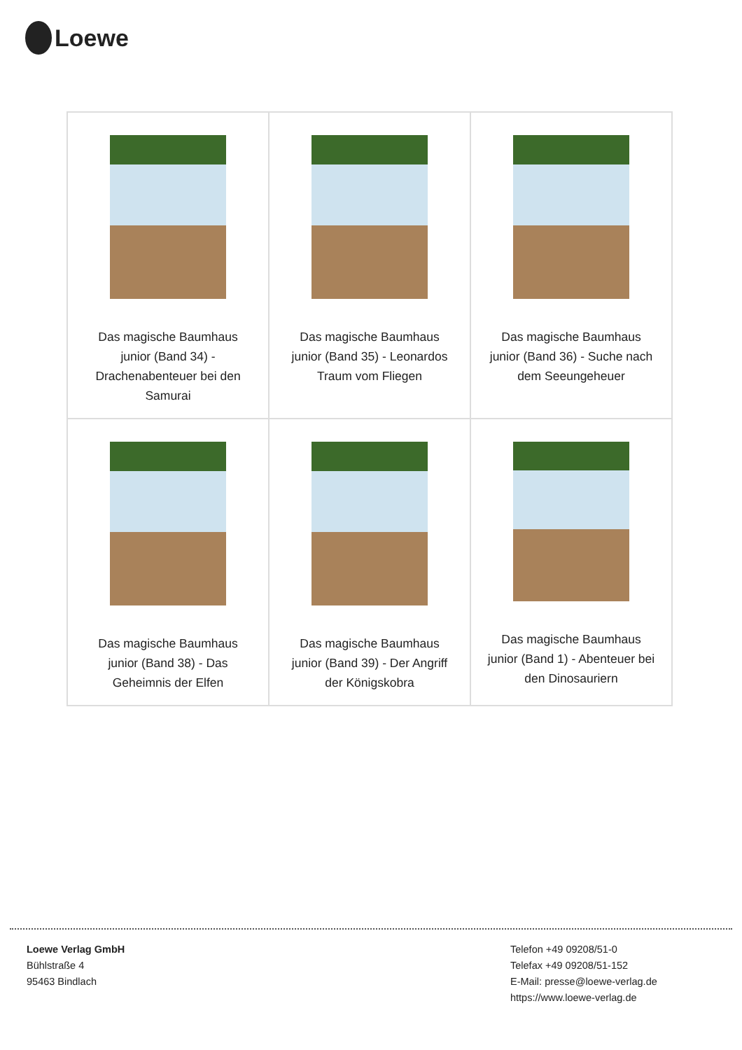Loewe
| Das magische Baumhaus junior (Band 34) - Drachenabenteuer bei den Samurai | Das magische Baumhaus junior (Band 35) - Leonardos Traum vom Fliegen | Das magische Baumhaus junior (Band 36) - Suche nach dem Seeungeheuer |
| Das magische Baumhaus junior (Band 38) - Das Geheimnis der Elfen | Das magische Baumhaus junior (Band 39) - Der Angriff der Königskobra | Das magische Baumhaus junior (Band 1) - Abenteuer bei den Dinosauriern |
Loewe Verlag GmbH
Bühlstraße 4
95463 Bindlach
Telefon +49 09208/51-0
Telefax +49 09208/51-152
E-Mail: presse@loewe-verlag.de
https://www.loewe-verlag.de